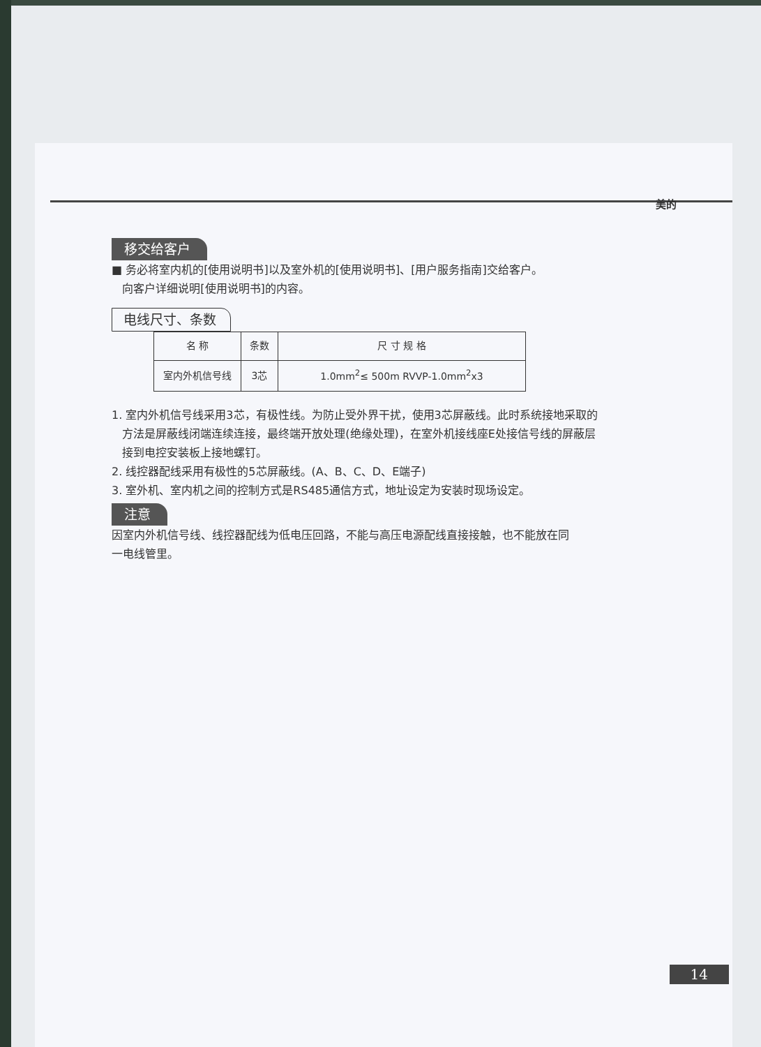美的
移交给客户
■ 务必将室内机的[使用说明书]以及室外机的[使用说明书]、[用户服务指南]交给客户。
向客户详细说明[使用说明书]的内容。
电线尺寸、条数
| 名 称 | 条数 | 尺 寸 规 格 |
| --- | --- | --- |
| 室内外机信号线 | 3芯 | 1.0mm<sup>2</sup>≤ 500m RVVP-1.0mm<sup>2</sup>x3 |
1. 室内外机信号线采用3芯，有极性线。为防止受外界干扰，使用3芯屏蔽线。此时系统接地采取的
方法是屏蔽线闭端连续连接，最终端开放处理(绝缘处理)，在室外机接线座E处接信号线的屏蔽层
接到电控安装板上接地螺钉。
2. 线控器配线采用有极性的5芯屏蔽线。(A、B、C、D、E端子)
3. 室外机、室内机之间的控制方式是RS485通信方式，地址设定为安装时现场设定。
注意
因室内外机信号线、线控器配线为低电压回路，不能与高压电源配线直接接触，也不能放在同
一电线管里。
14